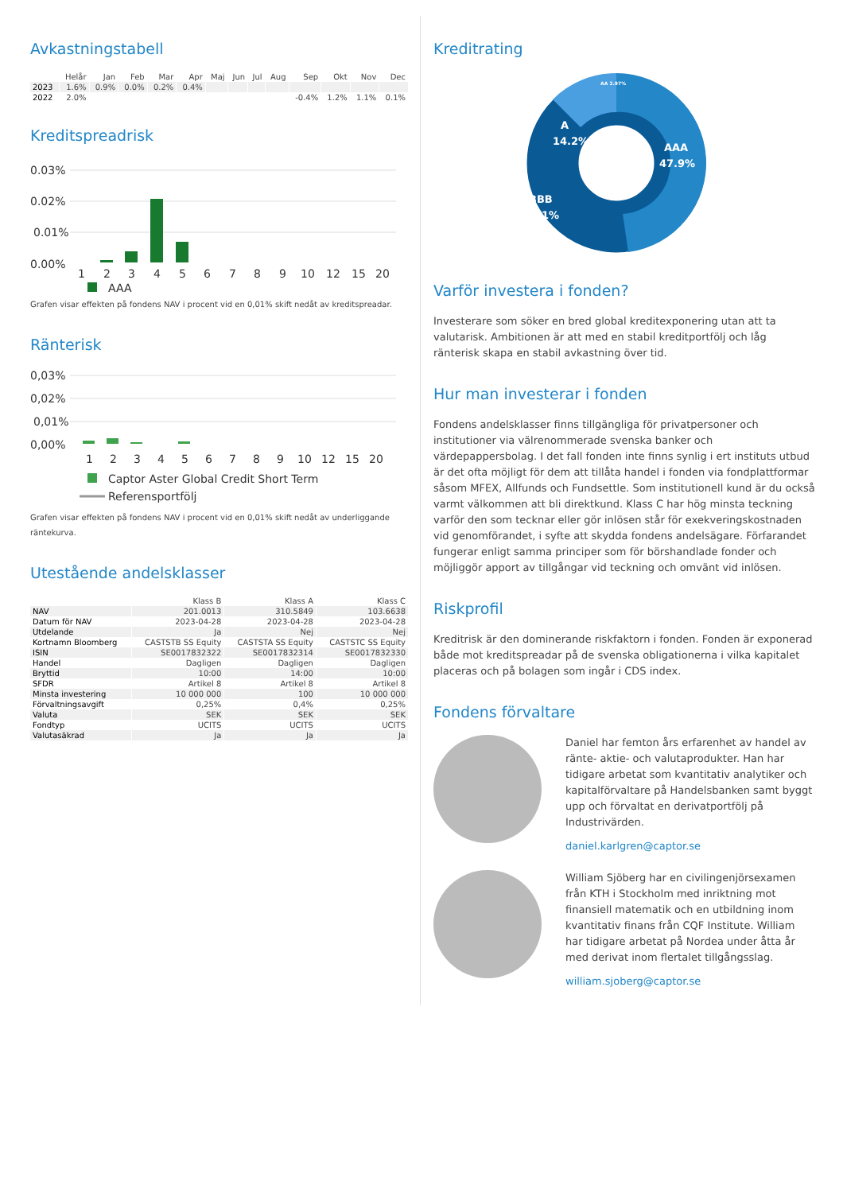Avkastningstabell
| | Helår | Jan | Feb | Mar | Apr | Maj | Jun | Jul | Aug | Sep | Okt | Nov | Dec |
| --- | --- | --- | --- | --- | --- | --- | --- | --- | --- | --- | --- | --- | --- |
| 2023 | 1.6% | 0.9% | 0.0% | 0.2% | 0.4% | | | | | | | | |
| 2022 | 2.0% | | | | | | | | | -0.4% | 1.2% | 1.1% | 0.1% |
Kreditspreadrisk
0.03%
0.02%
0.01%
0.00%
1
2
3
4
5
6
7
8
9
10
12
15
20
AAA
Grafen visar effekten på fondens NAV i procent vid en 0,01% skift nedåt av kreditspreadar.
Ränterisk
0,03%
0,02%
0,01%
0,00%
1
2
3
4
5
6
7
8
9
10
12
15
20
Captor Aster Global Credit Short Term
Referensportfölj
Grafen visar effekten på fondens NAV i procent vid en 0,01% skift nedåt av underliggande räntekurva.
Utestående andelsklasser
| | Klass B | Klass A | Klass C |
| --- | --- | --- | --- |
| NAV | 201.0013 | 310.5849 | 103.6638 |
| Datum för NAV | 2023-04-28 | 2023-04-28 | 2023-04-28 |
| Utdelande | Ja | Nej | Nej |
| Kortnamn Bloomberg | CASTSTB SS Equity | CASTSTA SS Equity | CASTSTC SS Equity |
| ISIN | SE0017832322 | SE0017832314 | SE0017832330 |
| Handel | Dagligen | Dagligen | Dagligen |
| Bryttid | 10:00 | 14:00 | 10:00 |
| SFDR | Artikel 8 | Artikel 8 | Artikel 8 |
| Minsta investering | 10 000 000 | 100 | 10 000 000 |
| Förvaltningsavgift | 0,25% | 0,4% | 0,25% |
| Valuta | SEK | SEK | SEK |
| Fondtyp | UCITS | UCITS | UCITS |
| Valutasäkrad | Ja | Ja | Ja |
Kreditrating
A
14.2%
.
AA 2.97%
AAA
47.9%
BBB
34.1%
Varför investera i fonden?
Investerare som söker en bred global kreditexponering utan att ta valutarisk. Ambitionen är att med en stabil kreditportfölj och låg ränterisk skapa en stabil avkastning över tid.
Hur man investerar i fonden
Fondens andelsklasser finns tillgängliga för privatpersoner och institutioner via välrenommerade svenska banker och värdepappersbolag. I det fall fonden inte finns synlig i ert instituts utbud är det ofta möjligt för dem att tillåta handel i fonden via fondplattformar såsom MFEX, Allfunds och Fundsettle. Som institutionell kund är du också varmt välkommen att bli direktkund. Klass C har hög minsta teckning varför den som tecknar eller gör inlösen står för exekveringskostnaden vid genomförandet, i syfte att skydda fondens andelsägare. Förfarandet fungerar enligt samma principer som för börshandlade fonder och möjliggör apport av tillgångar vid teckning och omvänt vid inlösen.
Riskprofil
Kreditrisk är den dominerande riskfaktorn i fonden. Fonden är exponerad både mot kreditspreadar på de svenska obligationerna i vilka kapitalet placeras och på bolagen som ingår i CDS index.
Fondens förvaltare
Daniel har femton års erfarenhet av handel av ränte- aktie- och valutaprodukter. Han har tidigare arbetat som kvantitativ analytiker och kapitalförvaltare på Handelsbanken samt byggt upp och förvaltat en derivatportfölj på Industrivärden.
daniel.karlgren@captor.se
William Sjöberg har en civilingenjörsexamen från KTH i Stockholm med inriktning mot finansiell matematik och en utbildning inom kvantitativ finans från CQF Institute. William har tidigare arbetat på Nordea under åtta år med derivat inom flertalet tillgångsslag.
william.sjoberg@captor.se